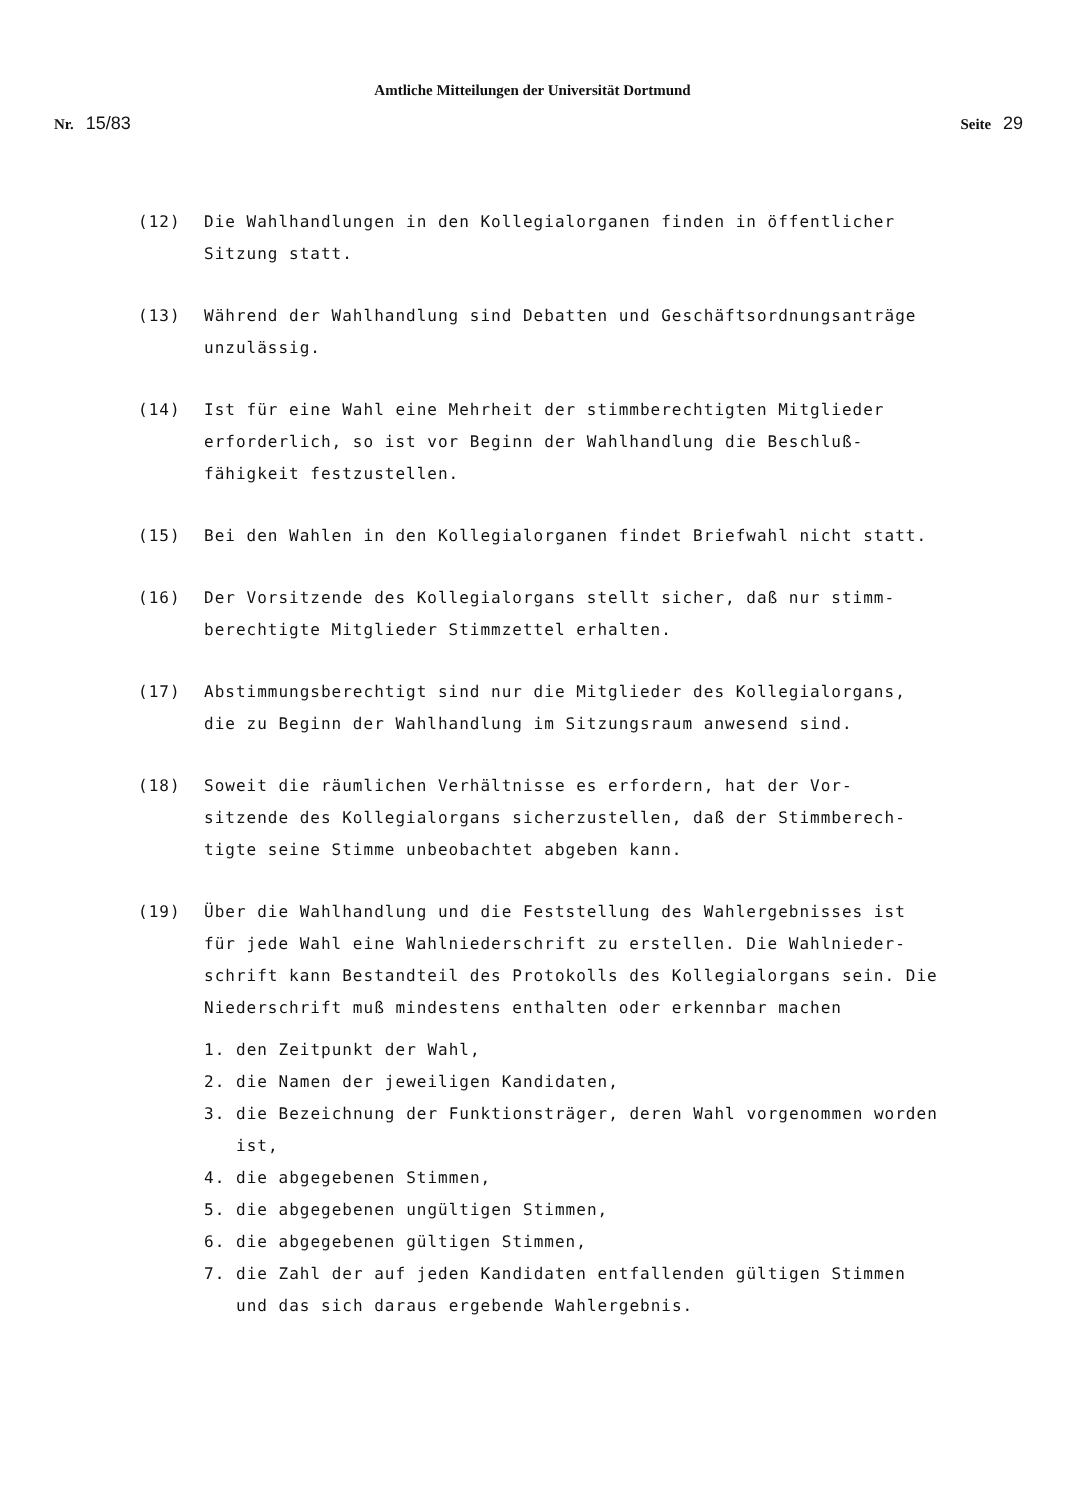Amtliche Mitteilungen der Universität Dortmund
Nr. 15/83 Seite 29
(12) Die Wahlhandlungen in den Kollegialorganen finden in öffentlicher Sitzung statt.
(13) Während der Wahlhandlung sind Debatten und Geschäftsordnungsanträge unzulässig.
(14) Ist für eine Wahl eine Mehrheit der stimmberechtigten Mitglieder erforderlich, so ist vor Beginn der Wahlhandlung die Beschluß-
fähigkeit festzustellen.
(15) Bei den Wahlen in den Kollegialorganen findet Briefwahl nicht statt.
(16) Der Vorsitzende des Kollegialorgans stellt sicher, daß nur stimm-
berechtigte Mitglieder Stimmzettel erhalten.
(17) Abstimmungsberechtigt sind nur die Mitglieder des Kollegialorgans, die zu Beginn der Wahlhandlung im Sitzungsraum anwesend sind.
(18) Soweit die räumlichen Verhältnisse es erfordern, hat der Vor-
sitzende des Kollegialorgans sicherzustellen, daß der Stimmberech-
tigte seine Stimme unbeobachtet abgeben kann.
(19) Über die Wahlhandlung und die Feststellung des Wahlergebnisses ist für jede Wahl eine Wahlniederschrift zu erstellen. Die Wahlnieder-
schrift kann Bestandteil des Protokolls des Kollegialorgans sein. Die Niederschrift muß mindestens enthalten oder erkennbar machen
1. den Zeitpunkt der Wahl,
2. die Namen der jeweiligen Kandidaten,
3. die Bezeichnung der Funktionsträger, deren Wahl vorgenommen worden ist,
4. die abgegebenen Stimmen,
5. die abgegebenen ungültigen Stimmen,
6. die abgegebenen gültigen Stimmen,
7. die Zahl der auf jeden Kandidaten entfallenden gültigen Stimmen und das sich daraus ergebende Wahlergebnis.